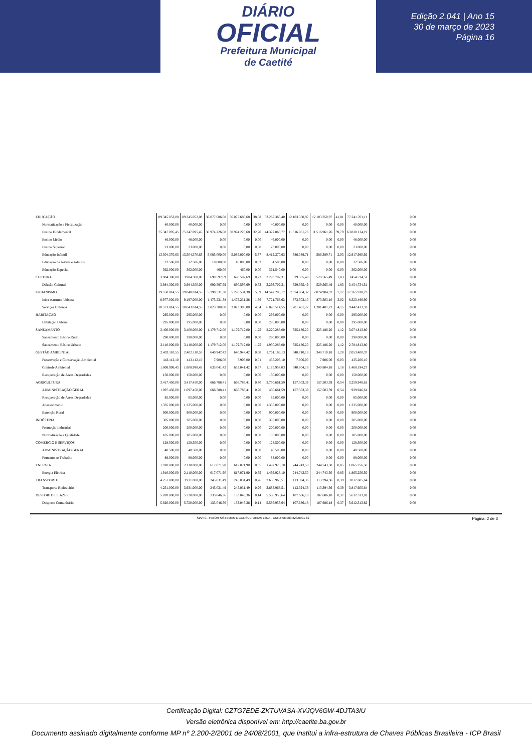DIÁRIO
OFICIAL
Prefeitura Municipal
de Caetité
Edição 2.041 | Ano 15
30 de março de 2023
Página 16
| EDUCAÇÃO | 89.345.052,08 | 89.345.052,08 | 36.077.686,68 | 36.077.686,68 | 38,08 | 53.267.365,40 | 12.103.350,97 | 12.103.350,97 | 41,81 | 77.241.701,11 | 0,00 |
| Normatização e Fiscalização | 40.000,00 | 40.000,00 | 0,00 | 0,00 | 0,00 | 40.000,00 | 0,00 | 0,00 | 0,00 | 40.000,00 | 0,00 |
| Ensino Fundamental | 75.347.095,45 | 75.347.095,45 | 30.974.226,68 | 30.974.226,68 | 32,70 | 44.372.868,77 | 11.516.961,26 | 11.516.961,26 | 39,79 | 63.830.134,19 | 0,00 |
| Ensino Médio | 46.000,00 | 46.000,00 | 0,00 | 0,00 | 0,00 | 46.000,00 | 0,00 | 0,00 | 0,00 | 46.000,00 | 0,00 |
| Ensino Superior | 23.000,00 | 23.000,00 | 0,00 | 0,00 | 0,00 | 23.000,00 | 0,00 | 0,00 | 0,00 | 23.000,00 | 0,00 |
| Educação Infantil | 13.504.370,63 | 13.504.370,63 | 5.085.000,00 | 5.085.000,00 | 5,37 | 8.419.370,63 | 586.389,71 | 586.389,71 | 2,03 | 12.917.980,92 | 0,00 |
| Educação de Jovens e Adultos | 22.586,00 | 22.586,00 | 18.000,00 | 18.000,00 | 0,02 | 4.586,00 | 0,00 | 0,00 | 0,00 | 22.586,00 | 0,00 |
| Educação Especial | 362.000,00 | 362.000,00 | 460,00 | 460,00 | 0,00 | 361.540,00 | 0,00 | 0,00 | 0,00 | 362.000,00 | 0,00 |
| CULTURA | 3.984.300,00 | 3.984.300,00 | 690.597,69 | 690.597,69 | 0,73 | 3.293.702,31 | 529.565,49 | 529.565,49 | 1,83 | 3.454.734,51 | 0,00 |
| Difusão Cultural | 3.984.300,00 | 3.984.300,00 | 690.597,69 | 690.597,69 | 0,73 | 3.293.702,31 | 529.565,49 | 529.565,49 | 1,83 | 3.454.734,51 | 0,00 |
| URBANISMO | 19.550.814,55 | 19.840.814,55 | 5.298.531,38 | 5.298.531,38 | 5,59 | 14.542.283,17 | 2.074.904,32 | 2.074.904,32 | 7,17 | 17.765.910,23 | 0,00 |
| Infra-estrutura Urbana | 8.977.000,00 | 9.197.000,00 | 1.475.231,38 | 1.475.231,38 | 1,56 | 7.721.768,62 | 873.503,10 | 873.503,10 | 3,02 | 8.323.496,90 | 0,00 |
| Serviços Urbanos | 10.573.814,55 | 10.643.814,55 | 3.823.300,00 | 3.823.300,00 | 4,04 | 6.820.514,55 | 1.201.401,22 | 1.201.401,22 | 4,15 | 9.442.413,33 | 0,00 |
| HABITAÇÃO | 295.000,00 | 295.000,00 | 0,00 | 0,00 | 0,00 | 295.000,00 | 0,00 | 0,00 | 0,00 | 295.000,00 | 0,00 |
| Habitação Urbana | 295.000,00 | 295.000,00 | 0,00 | 0,00 | 0,00 | 295.000,00 | 0,00 | 0,00 | 0,00 | 295.000,00 | 0,00 |
| SANEAMENTO | 3.400.000,00 | 3.400.000,00 | 1.179.712,00 | 1.179.712,00 | 1,25 | 2.220.288,00 | 325.186,20 | 325.186,20 | 1,12 | 3.074.813,80 | 0,00 |
| Saneamento Básico Rural | 290.000,00 | 290.000,00 | 0,00 | 0,00 | 0,00 | 290.000,00 | 0,00 | 0,00 | 0,00 | 290.000,00 | 0,00 |
| Saneamento Básico Urbano | 3.110.000,00 | 3.110.000,00 | 1.179.712,00 | 1.179.712,00 | 1,25 | 1.930.288,00 | 325.186,20 | 325.186,20 | 1,12 | 2.784.813,80 | 0,00 |
| GESTÃO AMBIENTAL | 2.402.110,55 | 2.402.110,55 | 640.947,42 | 640.947,42 | 0,68 | 1.761.163,13 | 348.710,18 | 348.710,18 | 1,20 | 2.053.400,37 | 0,00 |
| Preservação e Conservação Ambiental | 443.112,10 | 443.112,10 | 7.906,00 | 7.906,00 | 0,01 | 435.206,10 | 7.906,00 | 7.906,00 | 0,03 | 435.206,10 | 0,00 |
| Controle Ambiental | 1.808.998,45 | 1.808.998,45 | 633.041,42 | 633.041,42 | 0,67 | 1.175.957,03 | 340.804,18 | 340.804,18 | 1,18 | 1.468.194,27 | 0,00 |
| Recuperação de Áreas Degradadas | 150.000,00 | 150.000,00 | 0,00 | 0,00 | 0,00 | 150.000,00 | 0,00 | 0,00 | 0,00 | 150.000,00 | 0,00 |
| AGRICULTURA | 3.417.450,00 | 3.417.450,00 | 666.788,41 | 666.788,41 | 0,70 | 2.750.661,59 | 157.503,39 | 157.503,39 | 0,54 | 3.259.946,61 | 0,00 |
| ADMINISTRAÇÃO GERAL | 1.097.450,00 | 1.097.450,00 | 666.788,41 | 666.788,41 | 0,70 | 430.661,59 | 157.503,39 | 157.503,39 | 0,54 | 939.946,61 | 0,00 |
| Recuperação de Áreas Degradadas | 85.000,00 | 85.000,00 | 0,00 | 0,00 | 0,00 | 85.000,00 | 0,00 | 0,00 | 0,00 | 85.000,00 | 0,00 |
| Abastecimento | 1.335.000,00 | 1.335.000,00 | 0,00 | 0,00 | 0,00 | 1.335.000,00 | 0,00 | 0,00 | 0,00 | 1.335.000,00 | 0,00 |
| Extenção Rural | 900.000,00 | 900.000,00 | 0,00 | 0,00 | 0,00 | 900.000,00 | 0,00 | 0,00 | 0,00 | 900.000,00 | 0,00 |
| INDÚSTRIA | 305.000,00 | 305.000,00 | 0,00 | 0,00 | 0,00 | 305.000,00 | 0,00 | 0,00 | 0,00 | 305.000,00 | 0,00 |
| Promoção Industrial | 200.000,00 | 200.000,00 | 0,00 | 0,00 | 0,00 | 200.000,00 | 0,00 | 0,00 | 0,00 | 200.000,00 | 0,00 |
| Normatização e Qualidade | 105.000,00 | 105.000,00 | 0,00 | 0,00 | 0,00 | 105.000,00 | 0,00 | 0,00 | 0,00 | 105.000,00 | 0,00 |
| COMÉRCIO E SERVIÇOS | 128.500,00 | 128.500,00 | 0,00 | 0,00 | 0,00 | 128.500,00 | 0,00 | 0,00 | 0,00 | 128.500,00 | 0,00 |
| ADMINISTRAÇÃO GERAL | 40.500,00 | 40.500,00 | 0,00 | 0,00 | 0,00 | 40.500,00 | 0,00 | 0,00 | 0,00 | 40.500,00 | 0,00 |
| Fomento ao Trabalho | 88.000,00 | 88.000,00 | 0,00 | 0,00 | 0,00 | 88.000,00 | 0,00 | 0,00 | 0,00 | 88.000,00 | 0,00 |
| ENERGIA | 1.910.000,00 | 2.110.000,00 | 617.071,90 | 617.071,90 | 0,65 | 1.492.928,10 | 244.743,50 | 244.743,50 | 0,85 | 1.865.256,50 | 0,00 |
| Energia Elétrica | 1.910.000,00 | 2.110.000,00 | 617.071,90 | 617.071,90 | 0,65 | 1.492.928,10 | 244.743,50 | 244.743,50 | 0,85 | 1.865.256,50 | 0,00 |
| TRANSPORTE | 4.251.000,00 | 3.931.000,00 | 245.031,49 | 245.031,49 | 0,26 | 3.685.968,51 | 113.394,36 | 113.394,36 | 0,39 | 3.817.605,64 | 0,00 |
| Transporte Rodoviário | 4.251.000,00 | 3.931.000,00 | 245.031,49 | 245.031,49 | 0,26 | 3.685.968,51 | 113.394,36 | 113.394,36 | 0,39 | 3.817.605,64 | 0,00 |
| DESPORTO E LAZER | 5.820.000,00 | 5.720.000,00 | 133.046,36 | 133.046,36 | 0,14 | 5.586.953,64 | 107.686,18 | 107.686,18 | 0,37 | 5.612.313,82 | 0,00 |
| Desporto Comunitário | 5.820.000,00 | 5.720.000,00 | 133.046,36 | 133.046,36 | 0,14 | 5.586.953,64 | 107.686,18 | 107.686,18 | 0,37 | 5.612.313,82 | 0,00 |
SIAFIC - FATOR SISTEMAS E CONSULTORIAS LTDA - CNPJ: 08.003.823/0001-82 Página: 2 de 3
Certificação Digital: CZTG7EDE-ZKTUVASA-XVJQV6GW-4DJTA3IU
Versão eletrônica disponível em: http://caetite.ba.gov.br
Documento assinado digitalmente conforme MP nº 2.200-2/2001 de 24/08/2001, que institui a infra-estrutura de Chaves Públicas Brasileira - ICP Brasil